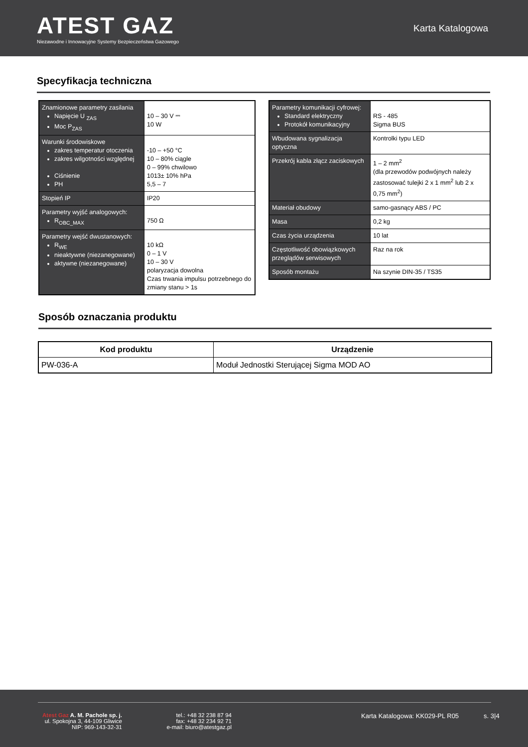ATEST GAZ
Niezawodne i Innowacyjne Systemy Bezpieczeństwa Gazowego
Karta Katalogowa
Specyfikacja techniczna
| Znamionowe parametry zasilania Napięcie U <sub>ZAS</sub> Moc P<sub>ZAS</sub> | 10 – 30 V ⎓ 10 W |
| Warunki środowiskowe zakres temperatur otoczenia zakres wilgotności względnej Ciśnienie PH | -10 – +50 °C 10 – 80% ciągle 0 – 99% chwilowo 1013± 10% hPa 5,5 – 7 |
| Stopień IP | IP20 |
| Parametry wyjść analogowych: R<sub>OBC_MAX</sub> | 750 Ω |
| Parametry wejść dwustanowych: R<sub>WE</sub> nieaktywne (niezanegowane) aktywne (niezanegowane) | 10 kΩ 0 – 1 V 10 – 30 V polaryzacja dowolna Czas trwania impulsu potrzebnego do zmiany stanu > 1s |
| Parametry komunikacji cyfrowej: Standard elektryczny Protokół komunikacyjny | RS - 485 Sigma BUS |
| Wbudowana sygnalizacja optyczna | Kontrolki typu LED |
| Przekrój kabla złącz zaciskowych | 1 – 2 mm<sup>2</sup> (dla przewodów podwójnych należy zastosować tulejki 2 x 1 mm<sup>2</sup> lub 2 x 0,75 mm<sup>2</sup>) |
| Materiał obudowy | samo-gasnący ABS / PC |
| Masa | 0,2 kg |
| Czas życia urządzenia | 10 lat |
| Częstotliwość obowiązkowych przeglądów serwisowych | Raz na rok |
| Sposób montażu | Na szynie DIN-35 / TS35 |
Sposób oznaczania produktu
| Kod produktu | Urządzenie |
| --- | --- |
| PW-036-A | Moduł Jednostki Sterującej Sigma MOD AO |
Atest Gaz A. M. Pachole sp. j.
ul. Spokojna 3, 44-109 Gliwice
NIP: 969-143-32-31
tel.: +48 32 238 87 94
fax: +48 32 234 92 71
e-mail: biuro@atestgaz.pl
Karta Katalogowa: KK029-PL R05 s. 3|4